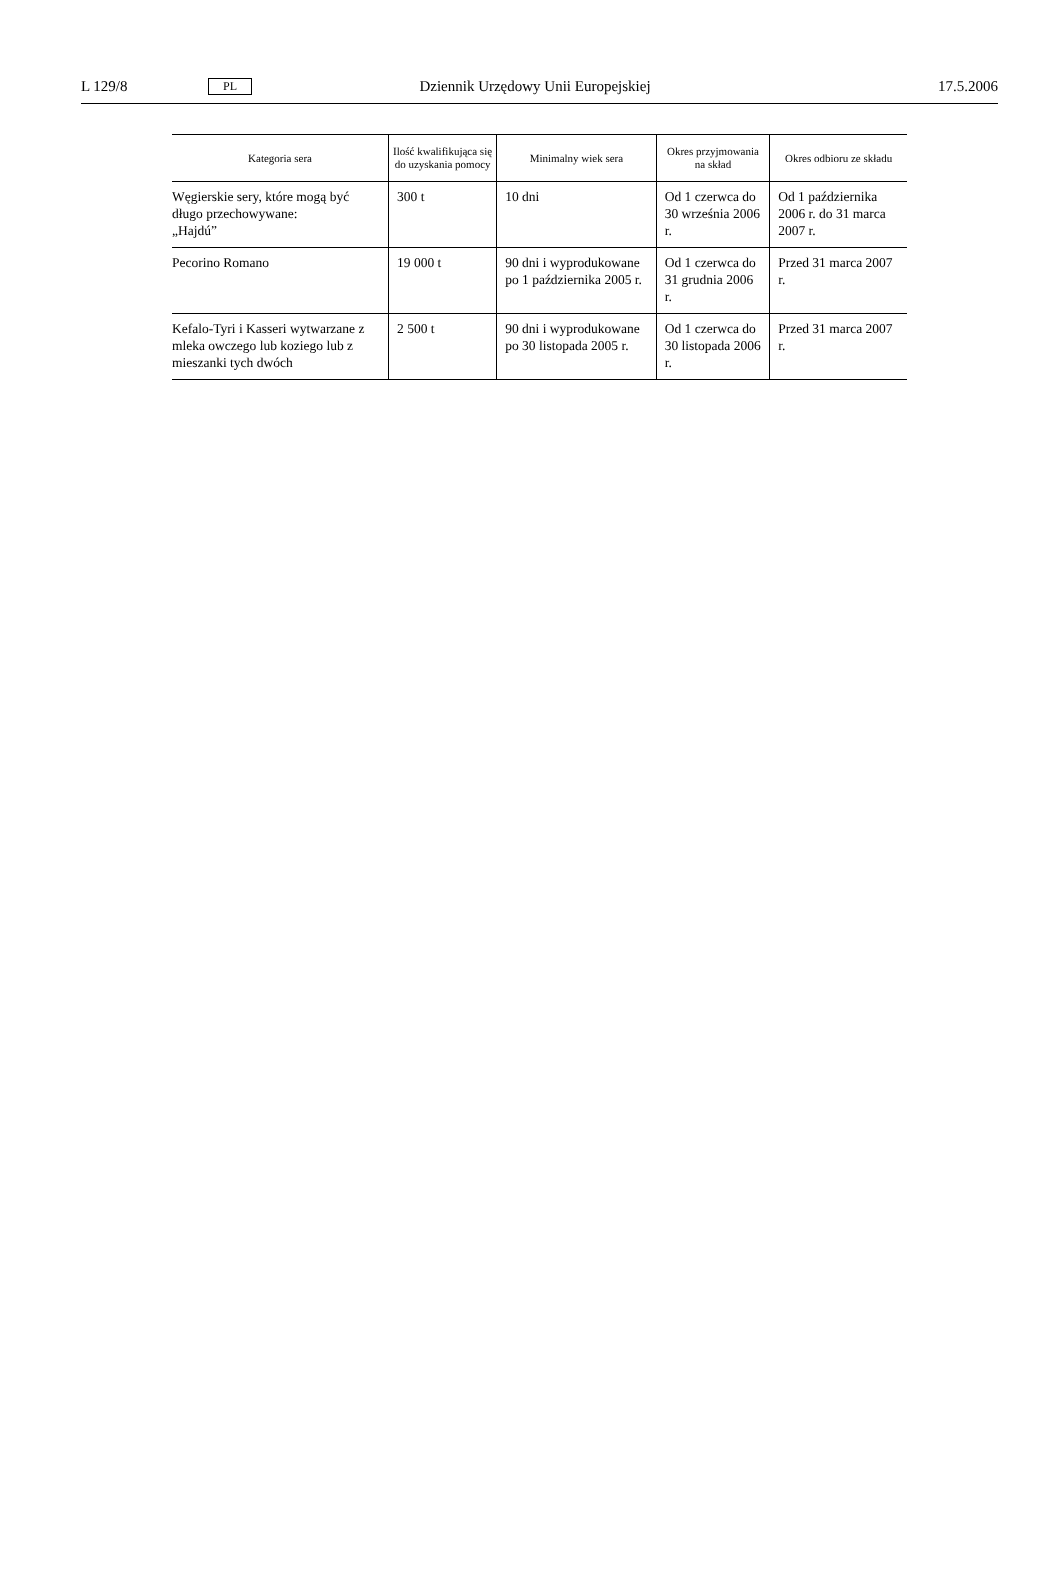L 129/8 PL Dziennik Urzędowy Unii Europejskiej 17.5.2006
| Kategoria sera | Ilość kwalifikująca się do uzyskania pomocy | Minimalny wiek sera | Okres przyjmowania na skład | Okres odbioru ze składu |
| --- | --- | --- | --- | --- |
| Węgierskie sery, które mogą być długo przechowywane: „Hajdú” | 300 t | 10 dni | Od 1 czerwca do 30 września 2006 r. | Od 1 października 2006 r. do 31 marca 2007 r. |
| Pecorino Romano | 19 000 t | 90 dni i wyprodukowane po 1 października 2005 r. | Od 1 czerwca do 31 grudnia 2006 r. | Przed 31 marca 2007 r. |
| Kefalo-Tyri i Kasseri wytwarzane z mleka owczego lub koziego lub z mieszanki tych dwóch | 2 500 t | 90 dni i wyprodukowane po 30 listopada 2005 r. | Od 1 czerwca do 30 listopada 2006 r. | Przed 31 marca 2007 r. |